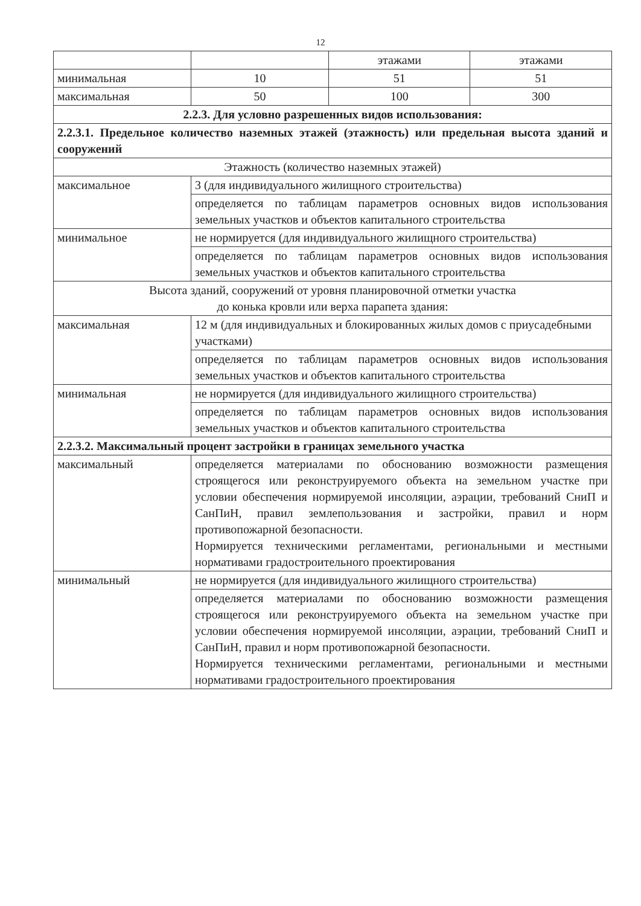12
| | | этажами | этажами |
| минимальная | 10 | 51 | 51 |
| максимальная | 50 | 100 | 300 |
| 2.2.3. Для условно разрешенных видов использования: | | | |
| 2.2.3.1. Предельное количество наземных этажей (этажность) или предельная высота зданий и сооружений | | | |
| Этажность (количество наземных этажей) | | | |
| максимальное | 3 (для индивидуального жилищного строительства) | | |
| | определяется по таблицам параметров основных видов использования земельных участков и объектов капитального строительства | | |
| минимальное | не нормируется (для индивидуального жилищного строительства) | | |
| | определяется по таблицам параметров основных видов использования земельных участков и объектов капитального строительства | | |
| Высота зданий, сооружений от уровня планировочной отметки участка до конька кровли или верха парапета здания: | | | |
| максимальная | 12 м (для индивидуальных и блокированных жилых домов с приусадебными участками) | | |
| | определяется по таблицам параметров основных видов использования земельных участков и объектов капитального строительства | | |
| минимальная | не нормируется (для индивидуального жилищного строительства) | | |
| | определяется по таблицам параметров основных видов использования земельных участков и объектов капитального строительства | | |
| 2.2.3.2. Максимальный процент застройки в границах земельного участка | | | |
| максимальный | определяется материалами по обоснованию возможности размещения строящегося или реконструируемого объекта на земельном участке при условии обеспечения нормируемой инсоляции, аэрации, требований СниП и СанПиН, правил землепользования и застройки, правил и норм противопожарной безопасности. Нормируется техническими регламентами, региональными и местными нормативами градостроительного проектирования | | |
| минимальный | не нормируется (для индивидуального жилищного строительства) | | |
| | определяется материалами по обоснованию возможности размещения строящегося или реконструируемого объекта на земельном участке при условии обеспечения нормируемой инсоляции, аэрации, требований СниП и СанПиН, правил и норм противопожарной безопасности. Нормируется техническими регламентами, региональными и местными нормативами градостроительного проектирования | | |